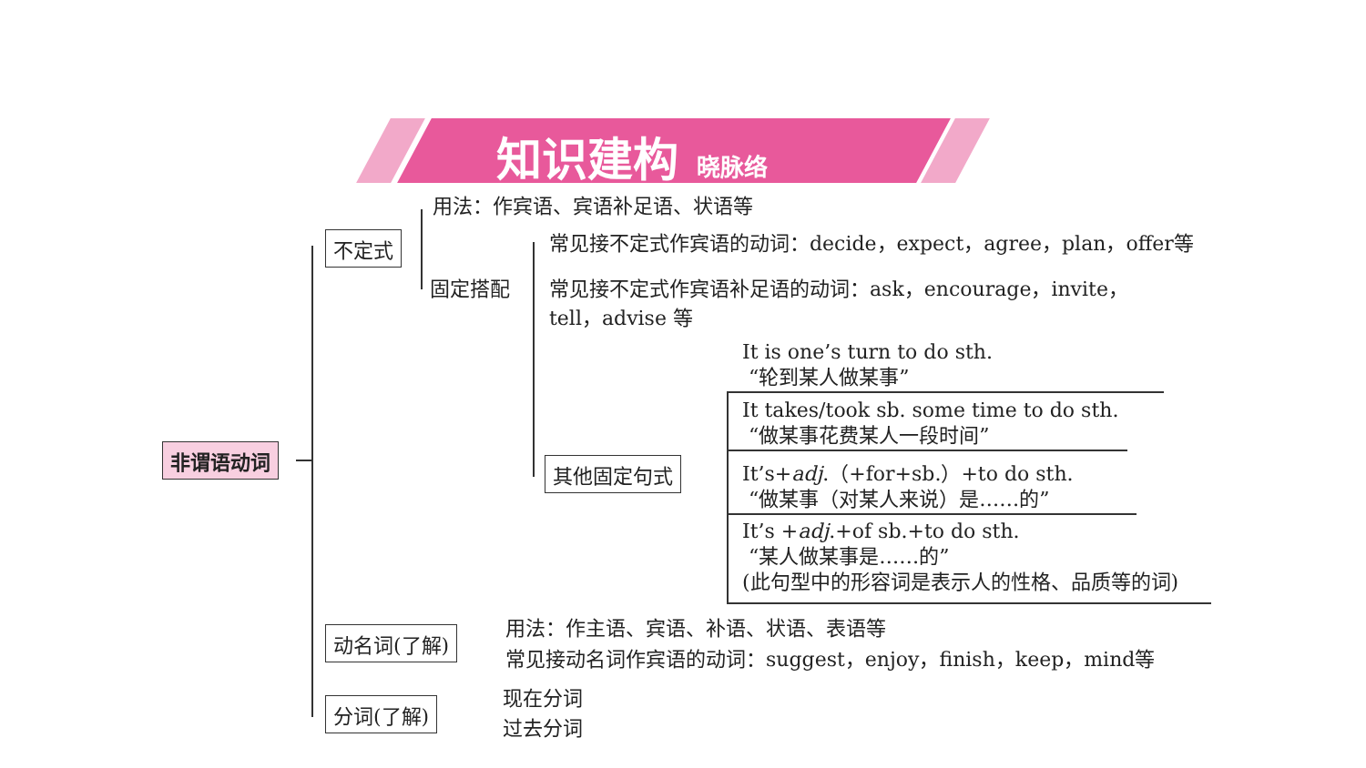知识建构 晓脉络
非谓语动词
不定式
用法：作宾语、宾语补足语、状语等
固定搭配
常见接不定式作宾语的动词：decide，expect，agree，plan，offer等
常见接不定式作宾语补足语的动词：ask，encourage，invite，
tell，advise 等
其他固定句式
It is one’s turn to do sth.
“轮到某人做某事”
It takes/took sb. some time to do sth.
“做某事花费某人一段时间”
It’s+adj.（+for+sb.）+to do sth.
“做某事（对某人来说）是……的”
It’s +adj.+of sb.+to do sth.
“某人做某事是……的”
(此句型中的形容词是表示人的性格、品质等的词)
动名词(了解) 用法：作主语、宾语、补语、状语、表语等
常见接动名词作宾语的动词：suggest，enjoy，finish，keep，mind等
分词(了解) 现在分词
过去分词